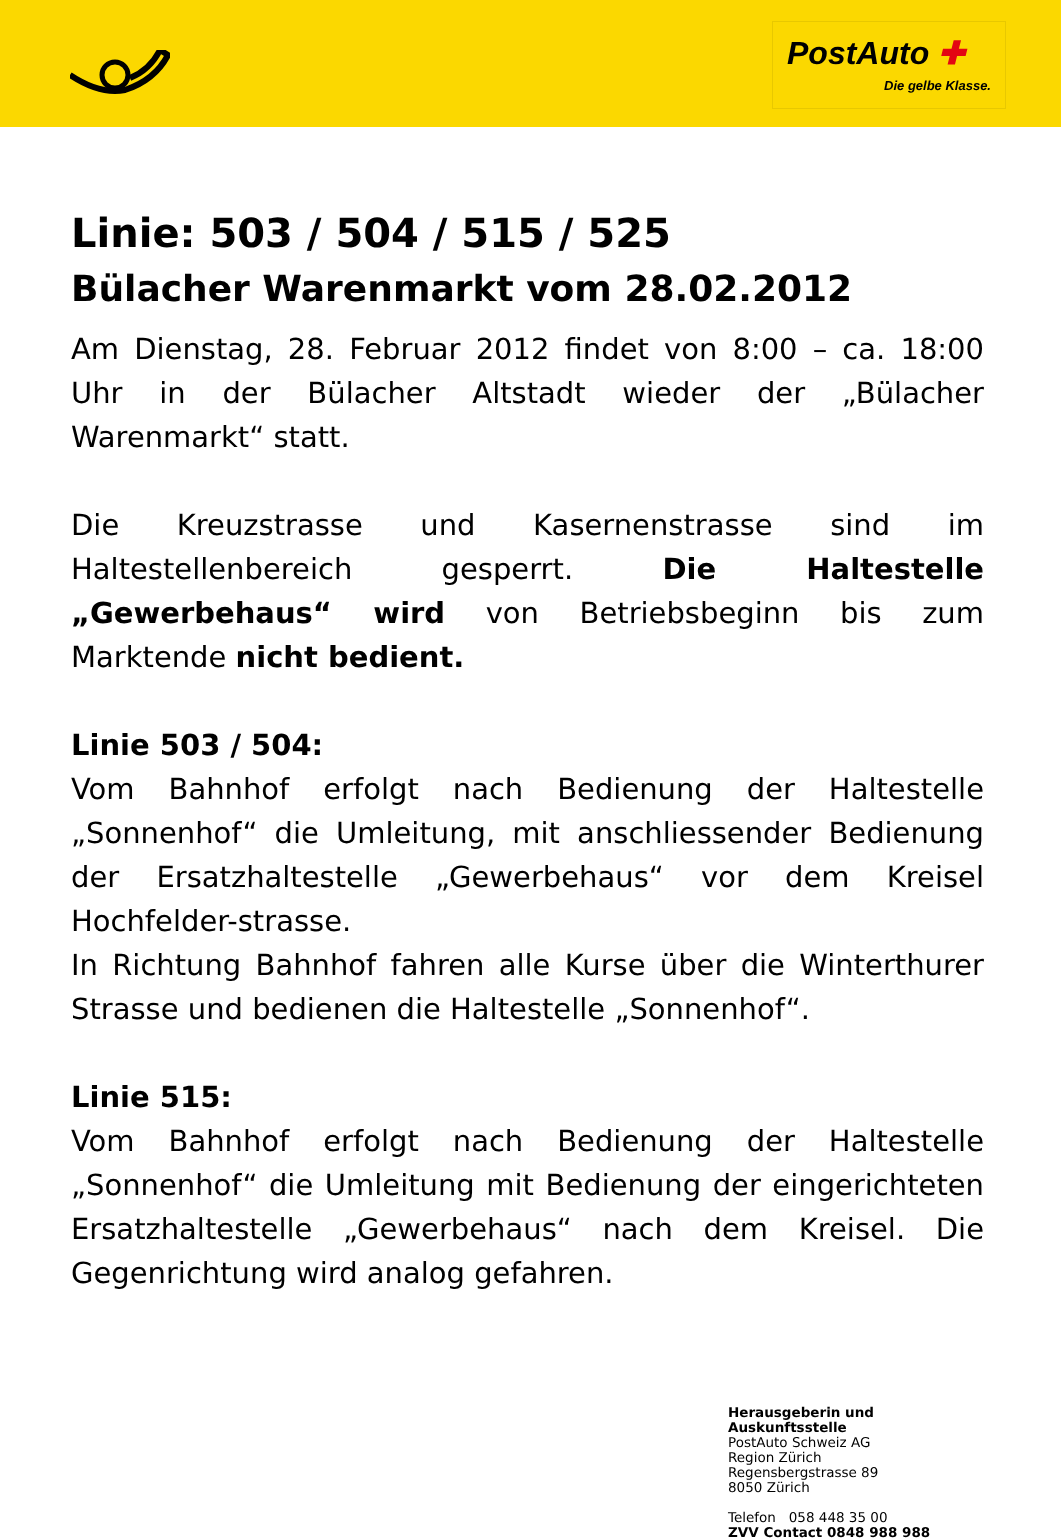PostAuto ✚
Die gelbe Klasse.
Linie: 503 / 504 / 515 / 525
Bülacher Warenmarkt vom 28.02.2012
Am Dienstag, 28. Februar 2012 findet von 8:00 – ca. 18:00 Uhr in der Bülacher Altstadt wieder der „Bülacher Warenmarkt“ statt.
Die Kreuzstrasse und Kasernenstrasse sind im Haltestellenbereich gesperrt. Die Haltestelle „Gewerbehaus“ wird von Betriebsbeginn bis zum Marktende nicht bedient.
Linie 503 / 504:
Vom Bahnhof erfolgt nach Bedienung der Haltestelle „Sonnenhof“ die Umleitung, mit anschliessender Bedienung der Ersatzhaltestelle „Gewerbehaus“ vor dem Kreisel Hochfelder-strasse.
In Richtung Bahnhof fahren alle Kurse über die Winterthurer Strasse und bedienen die Haltestelle „Sonnenhof“.
Linie 515:
Vom Bahnhof erfolgt nach Bedienung der Haltestelle „Sonnenhof“ die Umleitung mit Bedienung der eingerichteten Ersatzhaltestelle „Gewerbehaus“ nach dem Kreisel. Die Gegenrichtung wird analog gefahren.
Herausgeberin und
Auskunftsstelle
PostAuto Schweiz AG
Region Zürich
Regensbergstrasse 89
8050 Zürich
Telefon 058 448 35 00
ZVV Contact 0848 988 988